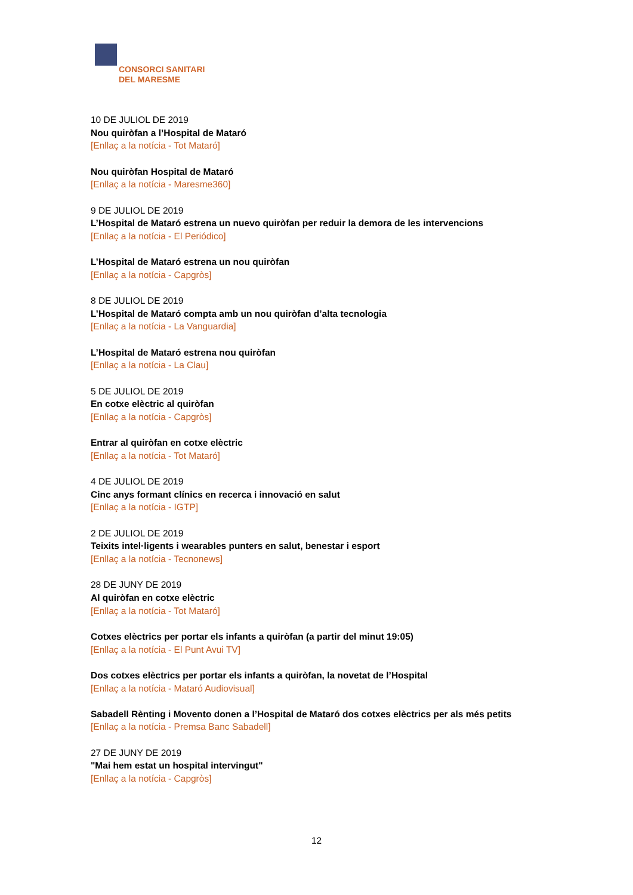CONSORCI SANITARI
DEL MARESME
10 DE JULIOL DE 2019
Nou quiròfan a l’Hospital de Mataró
[Enllaç a la notícia - Tot Mataró]
Nou quiròfan Hospital de Mataró
[Enllaç a la notícia - Maresme360]
9 DE JULIOL DE 2019
L’Hospital de Mataró estrena un nuevo quiròfan per reduir la demora de les intervencions
[Enllaç a la notícia - El Periódico]
L’Hospital de Mataró estrena un nou quiròfan
[Enllaç a la notícia - Capgròs]
8 DE JULIOL DE 2019
L’Hospital de Mataró compta amb un nou quiròfan d’alta tecnologia
[Enllaç a la notícia - La Vanguardia]
L’Hospital de Mataró estrena nou quiròfan
[Enllaç a la notícia - La Clau]
5 DE JULIOL DE 2019
En cotxe elèctric al quiròfan
[Enllaç a la notícia - Capgròs]
Entrar al quiròfan en cotxe elèctric
[Enllaç a la notícia - Tot Mataró]
4 DE JULIOL DE 2019
Cinc anys formant clínics en recerca i innovació en salut
[Enllaç a la notícia - IGTP]
2 DE JULIOL DE 2019
Teixits intel·ligents i wearables punters en salut, benestar i esport
[Enllaç a la notícia - Tecnonews]
28 DE JUNY DE 2019
Al quiròfan en cotxe elèctric
[Enllaç a la notícia - Tot Mataró]
Cotxes elèctrics per portar els infants a quiròfan (a partir del minut 19:05)
[Enllaç a la notícia - El Punt Avui TV]
Dos cotxes elèctrics per portar els infants a quiròfan, la novetat de l’Hospital
[Enllaç a la notícia - Mataró Audiovisual]
Sabadell Rènting i Movento donen a l’Hospital de Mataró dos cotxes elèctrics per als més petits
[Enllaç a la notícia - Premsa Banc Sabadell]
27 DE JUNY DE 2019
"Mai hem estat un hospital intervingut"
[Enllaç a la notícia - Capgròs]
12